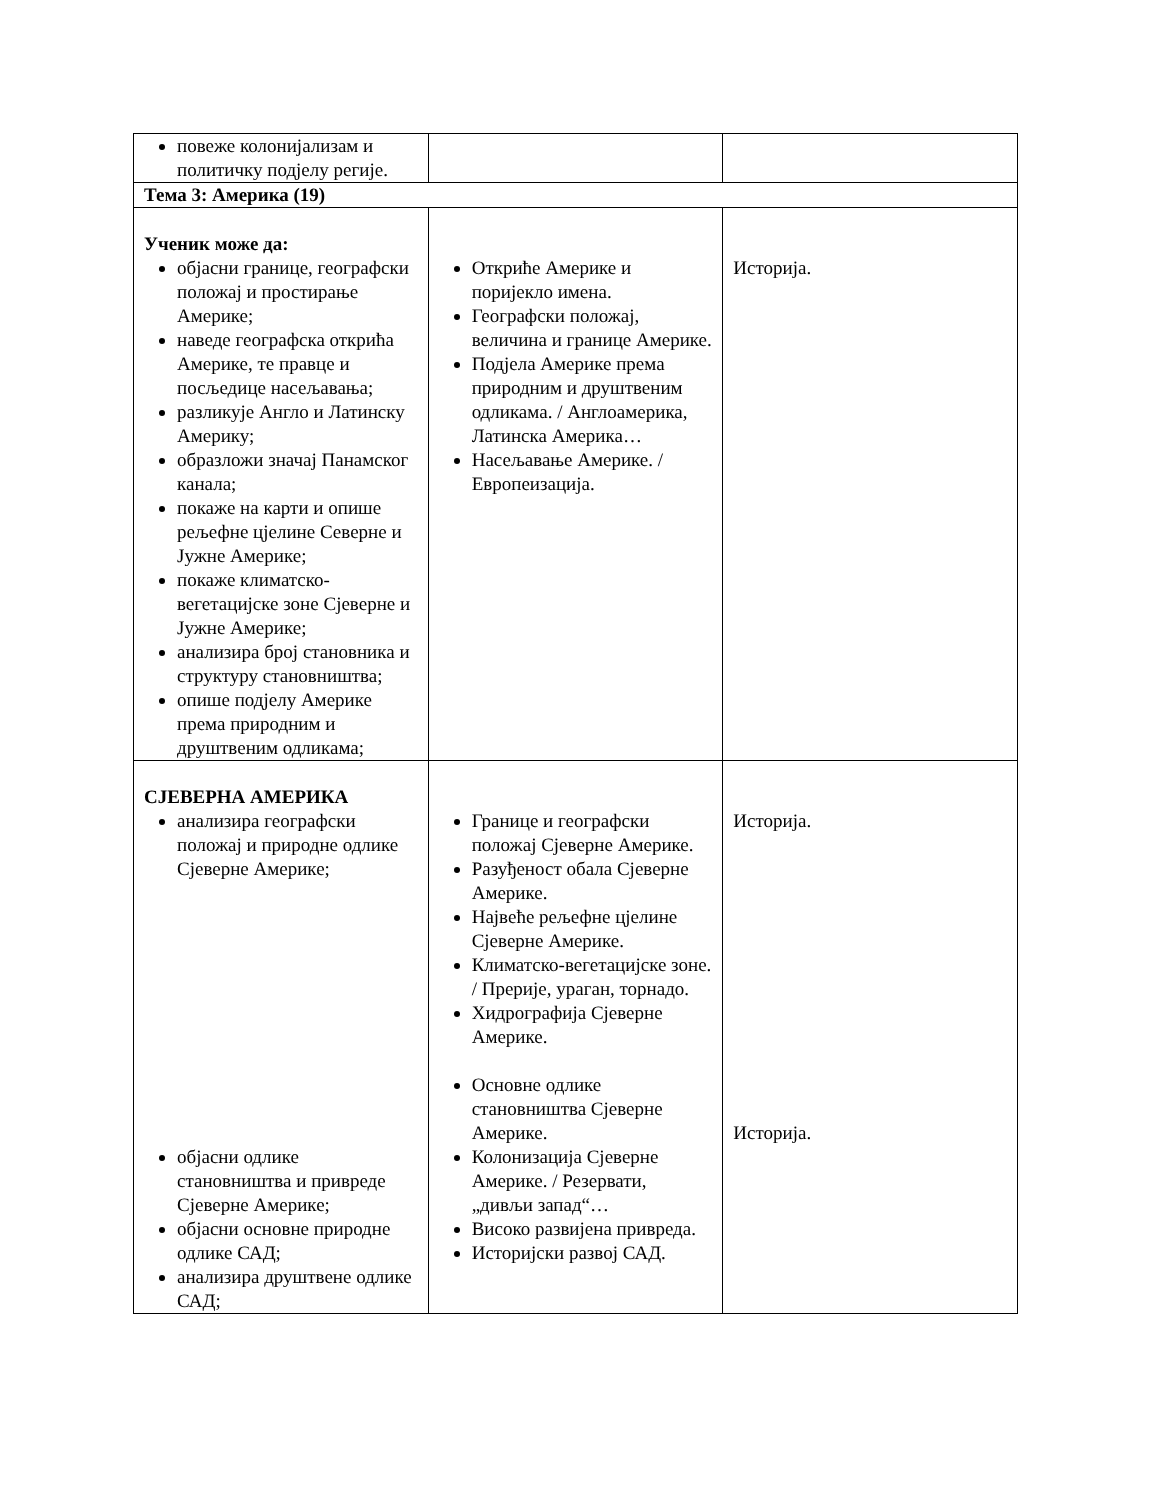| повеже колонијализам и политичку подјелу регије. | | |
| Тема 3: Америка (19) | | |
| Ученик може да: објасни границе, географски положај и простирање Америке; наведе географска открића Америке, те правце и посљедице насељавања; разликује Англо и Латинску Америку; образложи значај Панамског канала; покаже на карти и опише рељефне цјелине Северне и Јужне Америке; покаже климатско-вегетацијске зоне Сјеверне и Јужне Америке; анализира број становника и структуру становништва; опише подјелу Америке према природним и друштвеним одликама; | Откриће Америке и поријекло имена. Географски положај, величина и границе Америке. Подјела Америке према природним и друштвеним одликама. / Англоамерика, Латинска Америка… Насељавање Америке. / Европеизација. | Историја. |
| СЈЕВЕРНА АМЕРИКА анализира географски положај и природне одлике Сјеверне Америке; објасни одлике становништва и привреде Сјеверне Америке; објасни основне природне одлике САД; анализира друштвене одлике САД; | Границе и географски положај Сјеверне Америке. Разуђеност обала Сјеверне Америке. Највеће рељефне цјелине Сјеверне Америке. Климатско-вегетацијске зоне. / Прерије, ураган, торнадо. Хидрографија Сјеверне Америке. Основне одлике становништва Сјеверне Америке. Колонизација Сјеверне Америке. / Резервати, „дивљи запад“… Високо развијена привреда. Историјски развој САД. | Историја. Историја. |